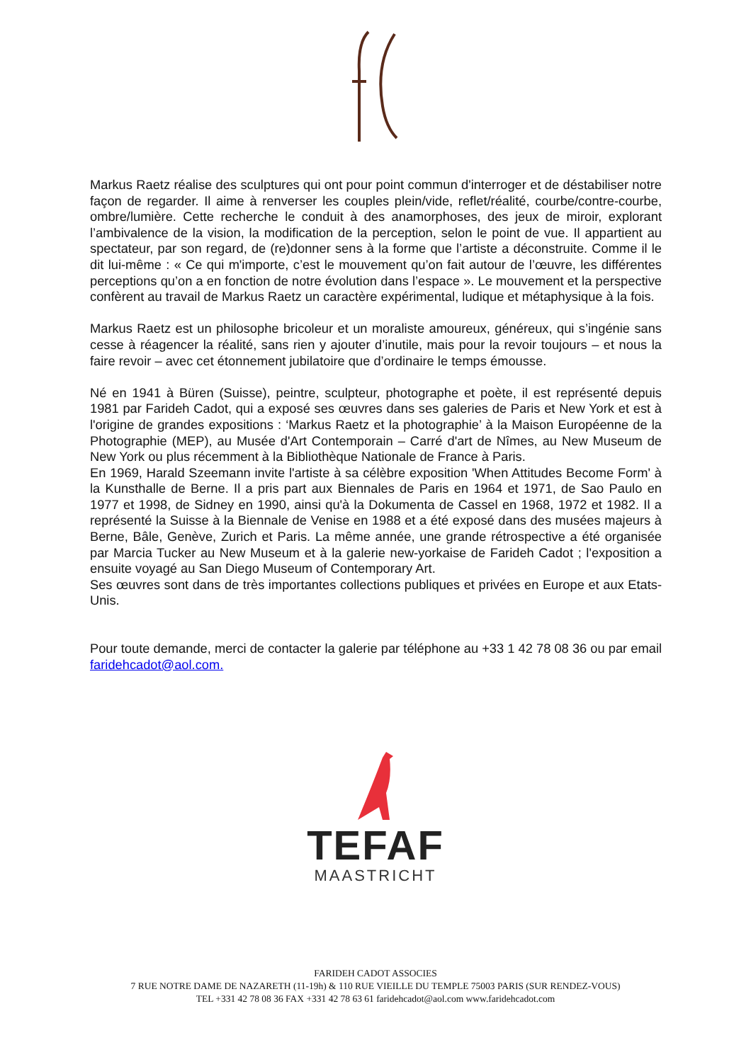Markus Raetz réalise des sculptures qui ont pour point commun d'interroger et de déstabiliser notre façon de regarder. Il aime à renverser les couples plein/vide, reflet/réalité, courbe/contre-courbe, ombre/lumière. Cette recherche le conduit à des anamorphoses, des jeux de miroir, explorant l’ambivalence de la vision, la modification de la perception, selon le point de vue. Il appartient au spectateur, par son regard, de (re)donner sens à la forme que l’artiste a déconstruite. Comme il le dit lui-même : « Ce qui m'importe, c’est le mouvement qu’on fait autour de l’œuvre, les différentes perceptions qu’on a en fonction de notre évolution dans l’espace ». Le mouvement et la perspective confèrent au travail de Markus Raetz un caractère expérimental, ludique et métaphysique à la fois.
Markus Raetz est un philosophe bricoleur et un moraliste amoureux, généreux, qui s’ingénie sans cesse à réagencer la réalité, sans rien y ajouter d’inutile, mais pour la revoir toujours – et nous la faire revoir – avec cet étonnement jubilatoire que d’ordinaire le temps émousse.
Né en 1941 à Büren (Suisse), peintre, sculpteur, photographe et poète, il est représenté depuis 1981 par Farideh Cadot, qui a exposé ses œuvres dans ses galeries de Paris et New York et est à l'origine de grandes expositions : ‘Markus Raetz et la photographie’ à la Maison Européenne de la Photographie (MEP), au Musée d'Art Contemporain – Carré d'art de Nîmes, au New Museum de New York ou plus récemment à la Bibliothèque Nationale de France à Paris.
En 1969, Harald Szeemann invite l'artiste à sa célèbre exposition 'When Attitudes Become Form' à la Kunsthalle de Berne. Il a pris part aux Biennales de Paris en 1964 et 1971, de Sao Paulo en 1977 et 1998, de Sidney en 1990, ainsi qu'à la Dokumenta de Cassel en 1968, 1972 et 1982. Il a représenté la Suisse à la Biennale de Venise en 1988 et a été exposé dans des musées majeurs à Berne, Bâle, Genève, Zurich et Paris. La même année, une grande rétrospective a été organisée par Marcia Tucker au New Museum et à la galerie new-yorkaise de Farideh Cadot ; l'exposition a ensuite voyagé au San Diego Museum of Contemporary Art.
Ses œuvres sont dans de très importantes collections publiques et privées en Europe et aux Etats-Unis.
Pour toute demande, merci de contacter la galerie par téléphone au +33 1 42 78 08 36 ou par email faridehcadot@aol.com.
TEFAF
MAASTRICHT
FARIDEH CADOT ASSOCIES
7 RUE NOTRE DAME DE NAZARETH (11-19h) & 110 RUE VIEILLE DU TEMPLE 75003 PARIS (SUR RENDEZ-VOUS)
TEL +331 42 78 08 36 FAX +331 42 78 63 61 faridehcadot@aol.com www.faridehcadot.com